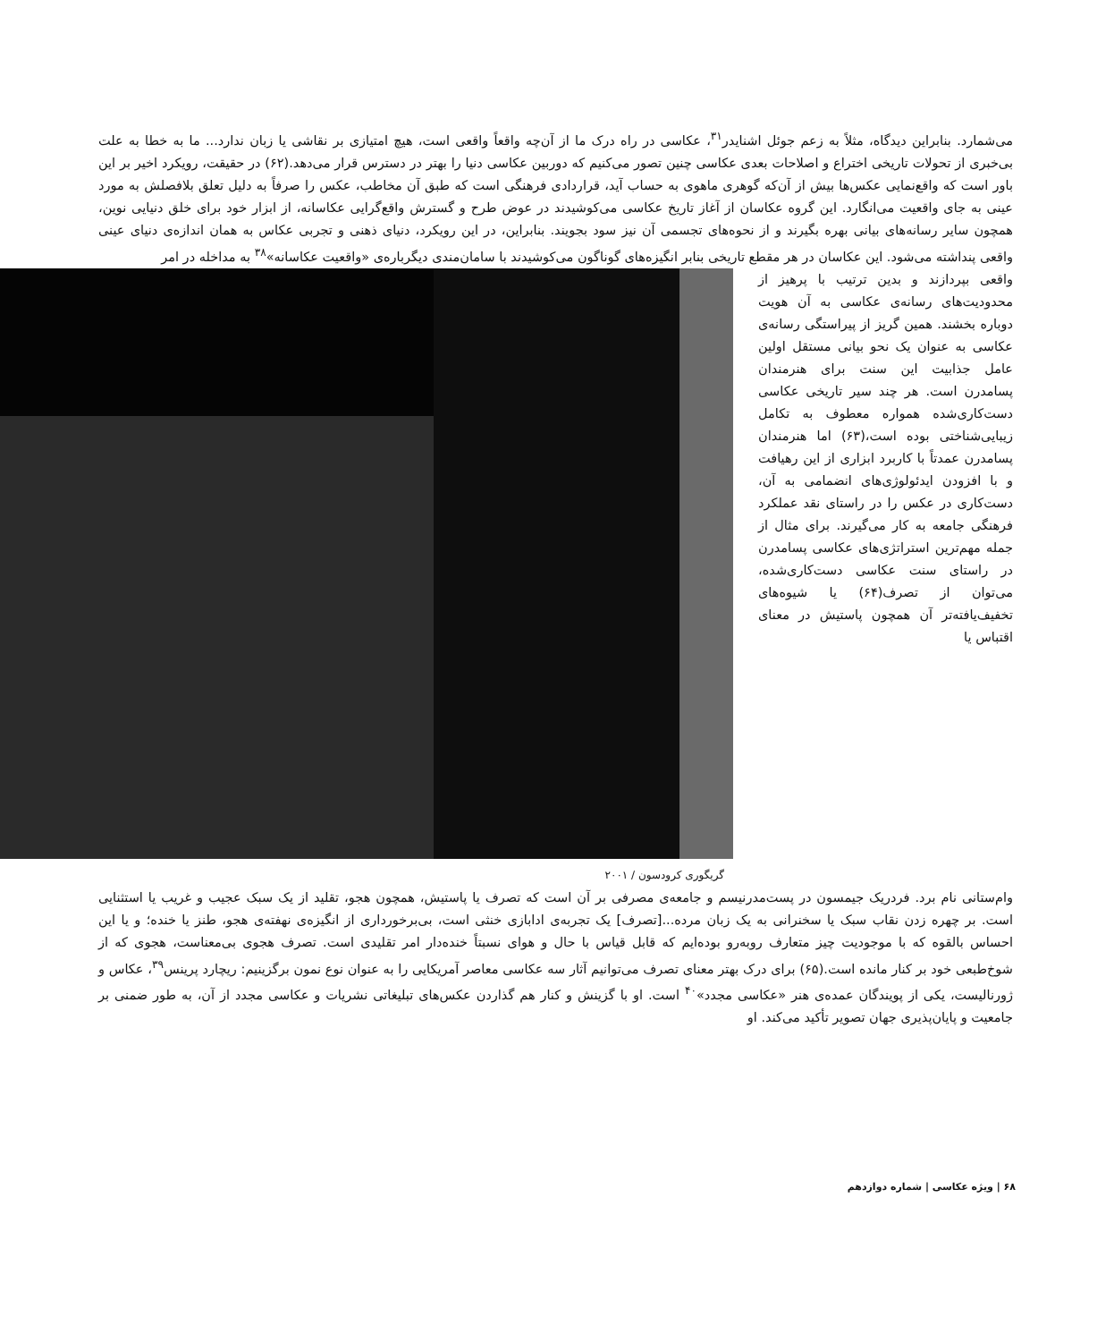می‌شمارد. بنابراین دیدگاه، مثلاً به زعم جوئل اشنایدر<sup>۳۱</sup>، عکاسی در راه درک ما از آن‌چه واقعاً واقعی است، هیچ امتیازی بر نقاشی یا زبان ندارد... ما به خطا به علت بی‌خبری از تحولات تاریخی اختراع و اصلاحات بعدی عکاسی چنین تصور می‌کنیم که دوربین عکاسی دنیا را بهتر در دسترس قرار می‌دهد.(۶۲) در حقیقت، رویکرد اخیر بر این باور است که واقع‌نمایی عکس‌ها بیش از آن‌که گوهری ماهوی به حساب آید، قراردادی فرهنگی است که طبق آن مخاطب، عکس را صرفاً به دلیل تعلق بلافصلش به مورد عینی به جای واقعیت می‌انگارد. این گروه عکاسان از آغاز تاریخ عکاسی می‌کوشیدند در عوض طرح و گسترش واقع‌گرایی عکاسانه، از ابزار خود برای خلق دنیایی نوین، همچون سایر رسانه‌های بیانی بهره بگیرند و از نحوه‌های تجسمی آن نیز سود بجویند. بنابراین، در این رویکرد، دنیای ذهنی و تجربی عکاس به همان اندازه‌ی دنیای عینی واقعی پنداشته می‌شود. این عکاسان در هر مقطع تاریخی بنابر انگیزه‌های گوناگون می‌کوشیدند با سامان‌مندی دیگرباره‌ی «واقعیت عکاسانه»<sup>۳۸</sup> به مداخله در امر
واقعی بپردازند و بدین ترتیب با پرهیز از محدودیت‌های رسانه‌ی عکاسی به آن هویت دوباره بخشند. همین گریز از پیراستگی رسانه‌ی عکاسی به عنوان یک نحو بیانی مستقل اولین عامل جذابیت این سنت برای هنرمندان پسامدرن است. هر چند سیر تاریخی عکاسی دست‌کاری‌شده همواره معطوف به تکامل زیبایی‌شناختی بوده است،(۶۳) اما هنرمندان پسامدرن عمدتاً با کاربرد ابزاری از این رهیافت و با افزودن ایدئولوژی‌های انضمامی به آن، دست‌کاری در عکس را در راستای نقد عملکرد فرهنگی جامعه به کار می‌گیرند. برای مثال از جمله مهم‌ترین استراتژی‌های عکاسی پسامدرن در راستای سنت عکاسی دست‌کاری‌شده، می‌توان از تصرف(۶۴) یا شیوه‌های تخفیف‌یافته‌تر آن همچون پاستیش در معنای اقتباس یا
گریگوری کرودسون / ۲۰۰۱
وام‌ستانی نام برد. فردریک جیمسون در پست‌مدرنیسم و جامعه‌ی مصرفی بر آن است که تصرف یا پاستیش، همچون هجو، تقلید از یک سبک عجیب و غریب یا استثنایی است. بر چهره زدن نقاب سبک یا سخنرانی به یک زبان مرده...[تصرف] یک تجربه‌ی ادابازی خنثی است، بی‌برخورداری از انگیزه‌ی نهفته‌ی هجو، طنز یا خنده؛ و یا این احساس بالقوه که با موجودیت چیز متعارف روبه‌رو بوده‌ایم که قابل قیاس با حال و هوای نسبتاً خنده‌دار امر تقلیدی است. تصرف هجوی بی‌معناست، هجوی که از شوخ‌طبعی خود بر کنار مانده است.(۶۵) برای درک بهتر معنای تصرف می‌توانیم آثار سه عکاسی معاصر آمریکایی را به عنوان نوع نمون برگزینیم: ریچارد پرینس<sup>۳۹</sup>، عکاس و ژورنالیست، یکی از پویندگان عمده‌ی هنر «عکاسی مجدد»<sup>۴۰</sup> است. او با گزینش و کنار هم گذاردن عکس‌های تبلیغاتی نشریات و عکاسی مجدد از آن، به طور ضمنی بر جامعیت و پایان‌پذیری جهان تصویر تأکید می‌کند. او
۶۸ | ویژه‌ عکاسی | شماره دوازدهم